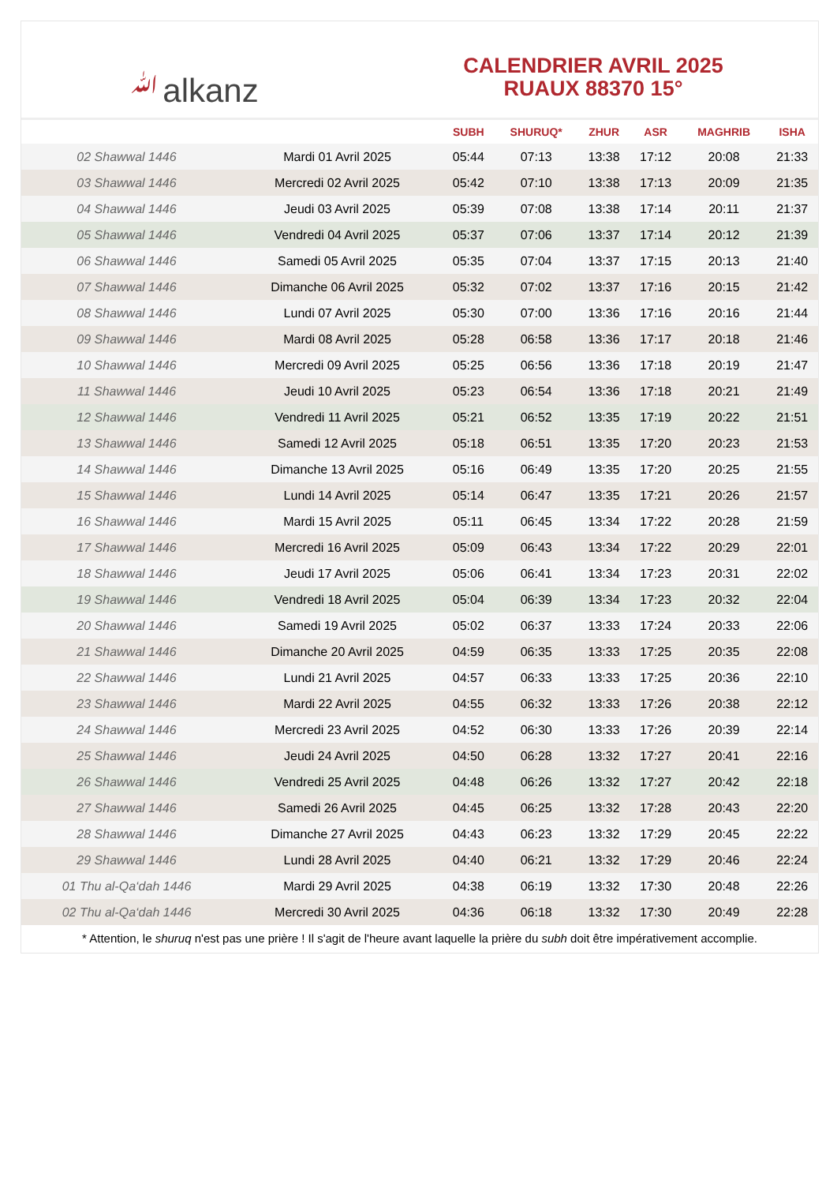ﷲalkanz
CALENDRIER AVRIL 2025
RUAUX 88370 15°
| | | SUBH | SHURUQ* | ZHUR | ASR | MAGHRIB | ISHA |
| --- | --- | --- | --- | --- | --- | --- | --- |
| 02 Shawwal 1446 | Mardi 01 Avril 2025 | 05:44 | 07:13 | 13:38 | 17:12 | 20:08 | 21:33 |
| 03 Shawwal 1446 | Mercredi 02 Avril 2025 | 05:42 | 07:10 | 13:38 | 17:13 | 20:09 | 21:35 |
| 04 Shawwal 1446 | Jeudi 03 Avril 2025 | 05:39 | 07:08 | 13:38 | 17:14 | 20:11 | 21:37 |
| 05 Shawwal 1446 | Vendredi 04 Avril 2025 | 05:37 | 07:06 | 13:37 | 17:14 | 20:12 | 21:39 |
| 06 Shawwal 1446 | Samedi 05 Avril 2025 | 05:35 | 07:04 | 13:37 | 17:15 | 20:13 | 21:40 |
| 07 Shawwal 1446 | Dimanche 06 Avril 2025 | 05:32 | 07:02 | 13:37 | 17:16 | 20:15 | 21:42 |
| 08 Shawwal 1446 | Lundi 07 Avril 2025 | 05:30 | 07:00 | 13:36 | 17:16 | 20:16 | 21:44 |
| 09 Shawwal 1446 | Mardi 08 Avril 2025 | 05:28 | 06:58 | 13:36 | 17:17 | 20:18 | 21:46 |
| 10 Shawwal 1446 | Mercredi 09 Avril 2025 | 05:25 | 06:56 | 13:36 | 17:18 | 20:19 | 21:47 |
| 11 Shawwal 1446 | Jeudi 10 Avril 2025 | 05:23 | 06:54 | 13:36 | 17:18 | 20:21 | 21:49 |
| 12 Shawwal 1446 | Vendredi 11 Avril 2025 | 05:21 | 06:52 | 13:35 | 17:19 | 20:22 | 21:51 |
| 13 Shawwal 1446 | Samedi 12 Avril 2025 | 05:18 | 06:51 | 13:35 | 17:20 | 20:23 | 21:53 |
| 14 Shawwal 1446 | Dimanche 13 Avril 2025 | 05:16 | 06:49 | 13:35 | 17:20 | 20:25 | 21:55 |
| 15 Shawwal 1446 | Lundi 14 Avril 2025 | 05:14 | 06:47 | 13:35 | 17:21 | 20:26 | 21:57 |
| 16 Shawwal 1446 | Mardi 15 Avril 2025 | 05:11 | 06:45 | 13:34 | 17:22 | 20:28 | 21:59 |
| 17 Shawwal 1446 | Mercredi 16 Avril 2025 | 05:09 | 06:43 | 13:34 | 17:22 | 20:29 | 22:01 |
| 18 Shawwal 1446 | Jeudi 17 Avril 2025 | 05:06 | 06:41 | 13:34 | 17:23 | 20:31 | 22:02 |
| 19 Shawwal 1446 | Vendredi 18 Avril 2025 | 05:04 | 06:39 | 13:34 | 17:23 | 20:32 | 22:04 |
| 20 Shawwal 1446 | Samedi 19 Avril 2025 | 05:02 | 06:37 | 13:33 | 17:24 | 20:33 | 22:06 |
| 21 Shawwal 1446 | Dimanche 20 Avril 2025 | 04:59 | 06:35 | 13:33 | 17:25 | 20:35 | 22:08 |
| 22 Shawwal 1446 | Lundi 21 Avril 2025 | 04:57 | 06:33 | 13:33 | 17:25 | 20:36 | 22:10 |
| 23 Shawwal 1446 | Mardi 22 Avril 2025 | 04:55 | 06:32 | 13:33 | 17:26 | 20:38 | 22:12 |
| 24 Shawwal 1446 | Mercredi 23 Avril 2025 | 04:52 | 06:30 | 13:33 | 17:26 | 20:39 | 22:14 |
| 25 Shawwal 1446 | Jeudi 24 Avril 2025 | 04:50 | 06:28 | 13:32 | 17:27 | 20:41 | 22:16 |
| 26 Shawwal 1446 | Vendredi 25 Avril 2025 | 04:48 | 06:26 | 13:32 | 17:27 | 20:42 | 22:18 |
| 27 Shawwal 1446 | Samedi 26 Avril 2025 | 04:45 | 06:25 | 13:32 | 17:28 | 20:43 | 22:20 |
| 28 Shawwal 1446 | Dimanche 27 Avril 2025 | 04:43 | 06:23 | 13:32 | 17:29 | 20:45 | 22:22 |
| 29 Shawwal 1446 | Lundi 28 Avril 2025 | 04:40 | 06:21 | 13:32 | 17:29 | 20:46 | 22:24 |
| 01 Thu al-Qa‘dah 1446 | Mardi 29 Avril 2025 | 04:38 | 06:19 | 13:32 | 17:30 | 20:48 | 22:26 |
| 02 Thu al-Qa‘dah 1446 | Mercredi 30 Avril 2025 | 04:36 | 06:18 | 13:32 | 17:30 | 20:49 | 22:28 |
* Attention, le shuruq n'est pas une prière ! Il s'agit de l'heure avant laquelle la prière du subh doit être impérativement accomplie.